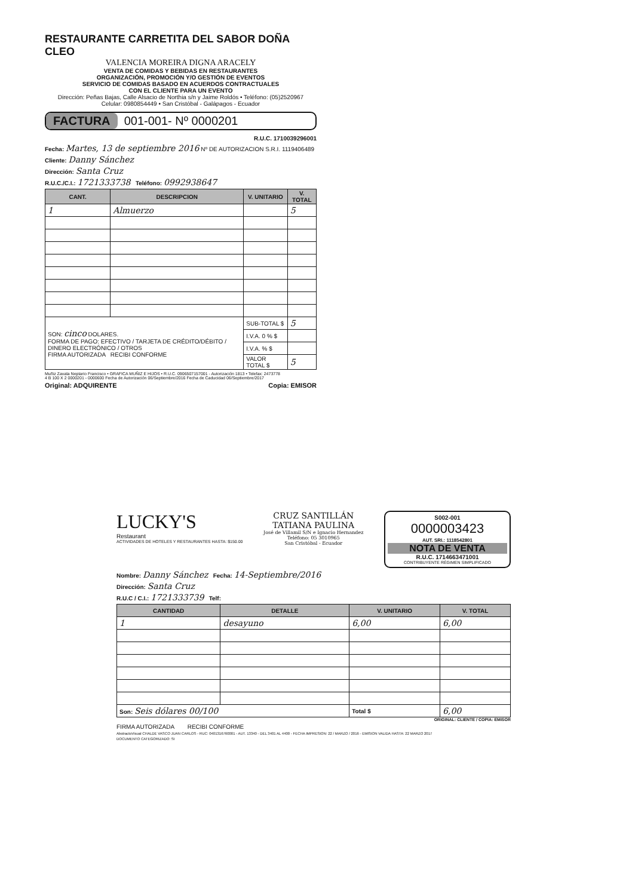RESTAURANTE CARRETITA DEL SABOR DOÑA CLEO
VALENCIA MOREIRA DIGNA ARACELY
VENTA DE COMIDAS Y BEBIDAS EN RESTAURANTES
ORGANIZACIÓN, PROMOCIÓN Y/O GESTIÓN DE EVENTOS
SERVICIO DE COMIDAS BASADO EN ACUERDOS CONTRACTUALES
CON EL CLIENTE PARA UN EVENTO
Dirección: Peñas Bajas, Calle Alsacio de Northia s/n y Jaime Roldós • Teléfono: (05)2520967
Celular: 0980854449 • San Cristóbal - Galápagos - Ecuador
FACTURA 001-001- Nº 0000201
R.U.C. 1710039296001
Fecha: Martes, 13 de septiembre 2016 Nº DE AUTORIZACION S.R.I. 1119406489
Cliente: Danny Sánchez
Dirección: Santa Cruz
R.U.C./C.I.: 1721333738 Teléfono: 0992938647
| CANT. | DESCRIPCION | V. UNITARIO | V. TOTAL |
| --- | --- | --- | --- |
| 1 | Almuerzo | | 5 |
| SON: cinco DOLARES. FORMA DE PAGO: EFECTIVO / TARJETA DE CRÉDITO/DÉBITO / DINERO ELECTRÓNICO / OTROS FIRMA AUTORIZADA RECIBI CONFORME | | SUB-TOTAL $ | 5 |
| | | I.V.A. 0 % $ | |
| | | I.V.A. % $ | |
| | | VALOR TOTAL $ | 5 |
Muñiz Zavala Neptario Francisco • GRAFICA MUÑIZ E HIJOS • R.U.C. 0906507157001 - Autorización 1813 • Telefax: 2473778
4 B 100 X 2 0000201 - 0000600 Fecha de Autorización 06/Septiembre/2016 Fecha de Caducidad 06/Septiembre/2017
Original: ADQUIRENTE Copia: EMISOR
LUCKY'S
Restaurant
ACTIVIDADES DE HOTELES Y RESTAURANTES HASTA: $150.00
CRUZ SANTILLÁN
TATIANA PAULINA
José de Villamil S/N e Ignacio Hernandez
Teléfono: 05 3010965
San Cristóbal - Ecuador
S002-001
0000003423
AUT. SRI.: 1118542801
NOTA DE VENTA
R.U.C. 1714663471001
CONTRIBUYENTE RÉGIMEN SIMPLIFICADO
Nombre: Danny Sánchez Fecha: 14-Septiembre/2016
Dirección: Santa Cruz
R.U.C / C.I.: 1721333739 Telf:
| CANTIDAD | DETALLE | V. UNITARIO | V. TOTAL |
| --- | --- | --- | --- |
| 1 | desayuno | 6,00 | 6,00 |
| Son: Seis dólares 00/100 | | Total $ | 6,00 |
ORIGINAL: CLIENTE / COPIA: EMISOR
FIRMA AUTORIZADA RECIBI CONFORME
AbstractoVisual CHALDE VASCO JUAN CARLOS - RUC: 0401316760001 - AUT. 13340 - DEL 3401 AL 4400 - FECHA IMPRESION: 22 / MARZO / 2016 - EMISION VALIDA HASTA: 22 MARZO 2017
DOCUMENTO CATEGORIZADO: SI